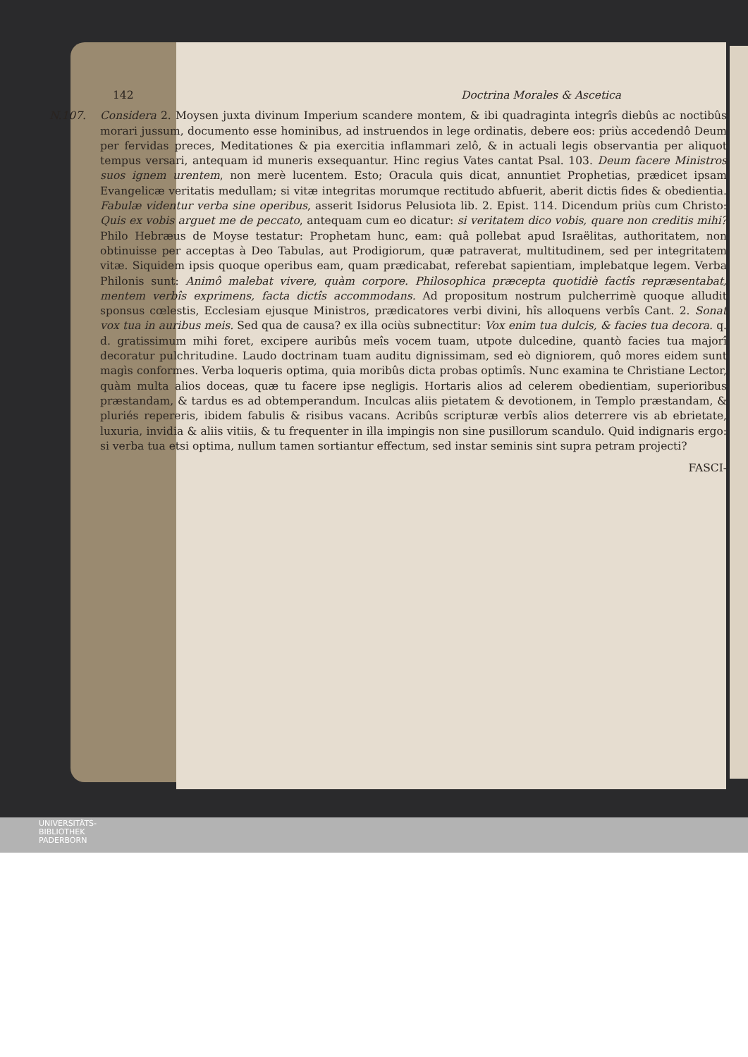142 Doctrina Morales & Ascetica
N.107. Considera 2. Moysen juxta divinum Imperium scandere montem, & ibi quadraginta integrîs diebûs ac noctibûs morari jussum, documento esse hominibus, ad instruendos in lege ordinatis, debere eos: priùs accedendô Deum per fervidas preces, Meditationes & pia exercitia inflammari zelô, & in actuali legis observantia per aliquot tempus versari, antequam id muneris exsequantur. Hinc regius Vates cantat Psal. 103. Deum facere Ministros suos ignem urentem, non merè lucentem. Esto; Oracula quis dicat, annuntiet Prophetias, prædicet ipsam Evangelicæ veritatis medullam; si vitæ integritas morumque rectitudo abfuerit, aberit dictis fides & obedientia. Fabulæ videntur verba sine operibus, asserit Isidorus Pelusiota lib. 2. Epist. 114. Dicendum priùs cum Christo: Quis ex vobis arguet me de peccato, antequam cum eo dicatur: si veritatem dico vobis, quare non creditis mihi? Philo Hebræus de Moyse testatur: Prophetam hunc, eam: quâ pollebat apud Israëlitas, authoritatem, non obtinuisse per acceptas à Deo Tabulas, aut Prodigiorum, quæ patraverat, multitudinem, sed per integritatem vitæ. Siquidem ipsis quoque operibus eam, quam prædicabat, referebat sapientiam, implebatque legem. Verba Philonis sunt: Animô malebat vivere, quàm corpore. Philosophica præcepta quotidiè factîs repræsentabat, mentem verbîs exprimens, facta dictîs accommodans. Ad propositum nostrum pulcherrimè quoque alludit sponsus cœlestis, Ecclesiam ejusque Ministros, prædicatores verbi divini, hîs alloquens verbîs Cant. 2. Sonat vox tua in auribus meis. Sed qua de causa? ex illa ociùs subnectitur: Vox enim tua dulcis, & facies tua decora. q. d. gratissimum mihi foret, excipere auribûs meîs vocem tuam, utpote dulcedine, quantò facies tua majorî decoratur pulchritudine. Laudo doctrinam tuam auditu dignissimam, sed eò digniorem, quô mores eidem sunt magìs conformes. Verba loqueris optima, quia moribûs dicta probas optimîs. Nunc examina te Christiane Lector, quàm multa alios doceas, quæ tu facere ipse negligis. Hortaris alios ad celerem obedientiam, superioribus præstandam, & tardus es ad obtemperandum. Inculcas aliis pietatem & devotionem, in Templo præstandam, & pluriés repereris, ibidem fabulis & risibus vacans. Acribûs scripturæ verbîs alios deterrere vis ab ebrietate, luxuria, invidia & aliis vitiis, & tu frequenter in illa impingis non sine pusillorum scandulo. Quid indignaris ergo: si verba tua etsi optima, nullum tamen sortiantur effectum, sed instar seminis sint supra petram projecti?
FASCI-
UNIVERSITÄTS-
BIBLIOTHEK
PADERBORN